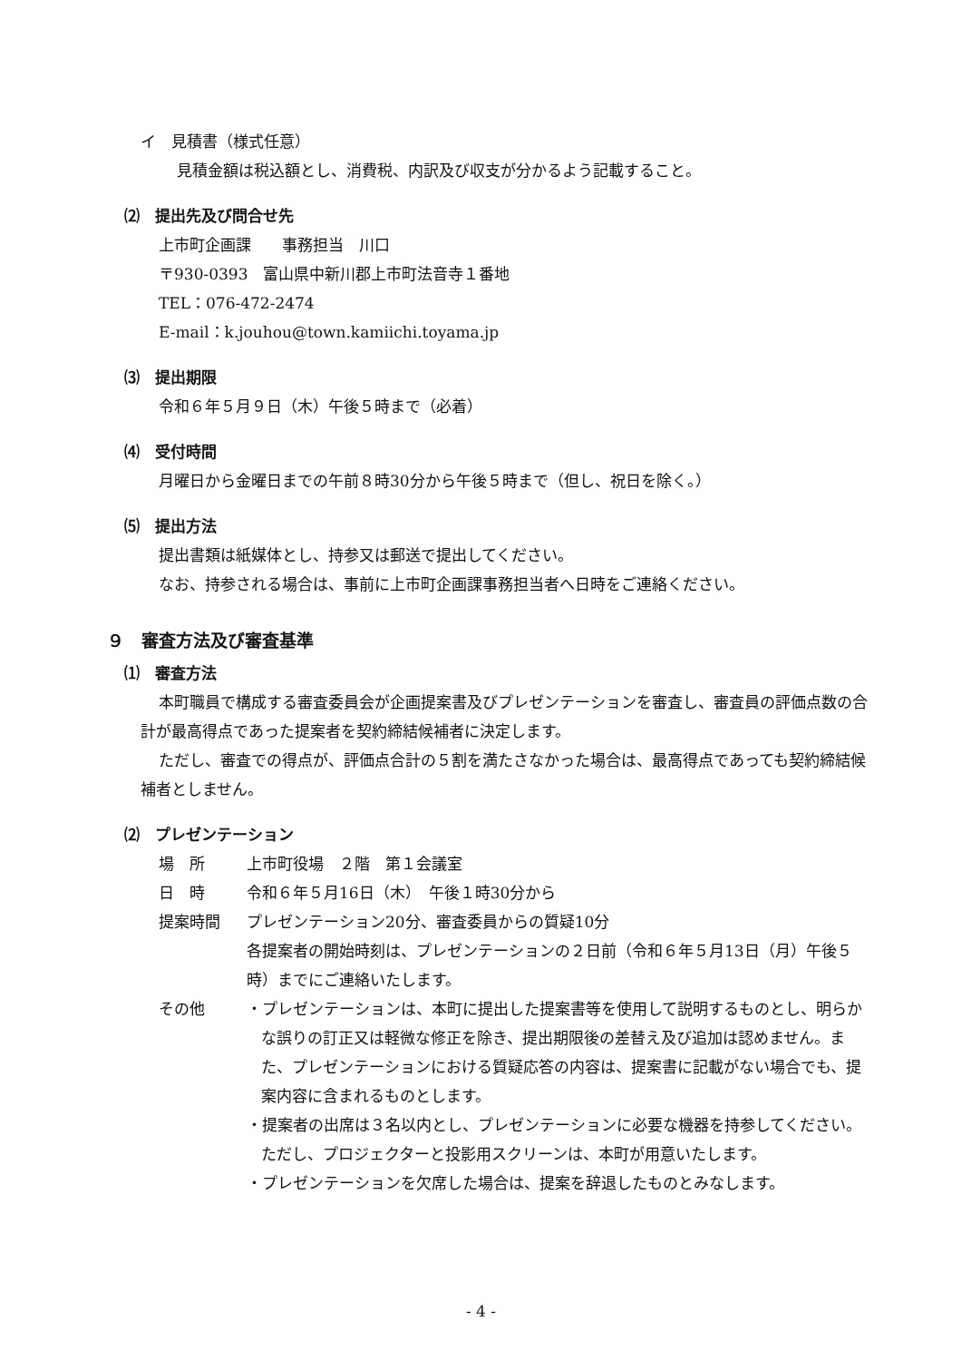イ　見積書（様式任意）
見積金額は税込額とし、消費税、内訳及び収支が分かるよう記載すること。
⑵　提出先及び問合せ先
上市町企画課　　事務担当　川口
〒930-0393　富山県中新川郡上市町法音寺１番地
TEL：076-472-2474
E-mail：k.jouhou@town.kamiichi.toyama.jp
⑶　提出期限
令和６年５月９日（木）午後５時まで（必着）
⑷　受付時間
月曜日から金曜日までの午前８時30分から午後５時まで（但し、祝日を除く。）
⑸　提出方法
提出書類は紙媒体とし、持参又は郵送で提出してください。
なお、持参される場合は、事前に上市町企画課事務担当者へ日時をご連絡ください。
９　審査方法及び審査基準
⑴　審査方法
本町職員で構成する審査委員会が企画提案書及びプレゼンテーションを審査し、審査員の評価点数の合計が最高得点であった提案者を契約締結候補者に決定します。
ただし、審査での得点が、評価点合計の５割を満たさなかった場合は、最高得点であっても契約締結候補者としません。
⑵　プレゼンテーション
場　所 上市町役場　２階　第１会議室
日　時 令和６年５月16日（木）　午後１時30分から
提案時間 プレゼンテーション20分、審査委員からの質疑10分
各提案者の開始時刻は、プレゼンテーションの２日前（令和６年５月13日（月）午後５時）までにご連絡いたします。
その他
・プレゼンテーションは、本町に提出した提案書等を使用して説明するものとし、明らかな誤りの訂正又は軽微な修正を除き、提出期限後の差替え及び追加は認めません。また、プレゼンテーションにおける質疑応答の内容は、提案書に記載がない場合でも、提案内容に含まれるものとします。
・提案者の出席は３名以内とし、プレゼンテーションに必要な機器を持参してください。ただし、プロジェクターと投影用スクリーンは、本町が用意いたします。
・プレゼンテーションを欠席した場合は、提案を辞退したものとみなします。
- 4 -